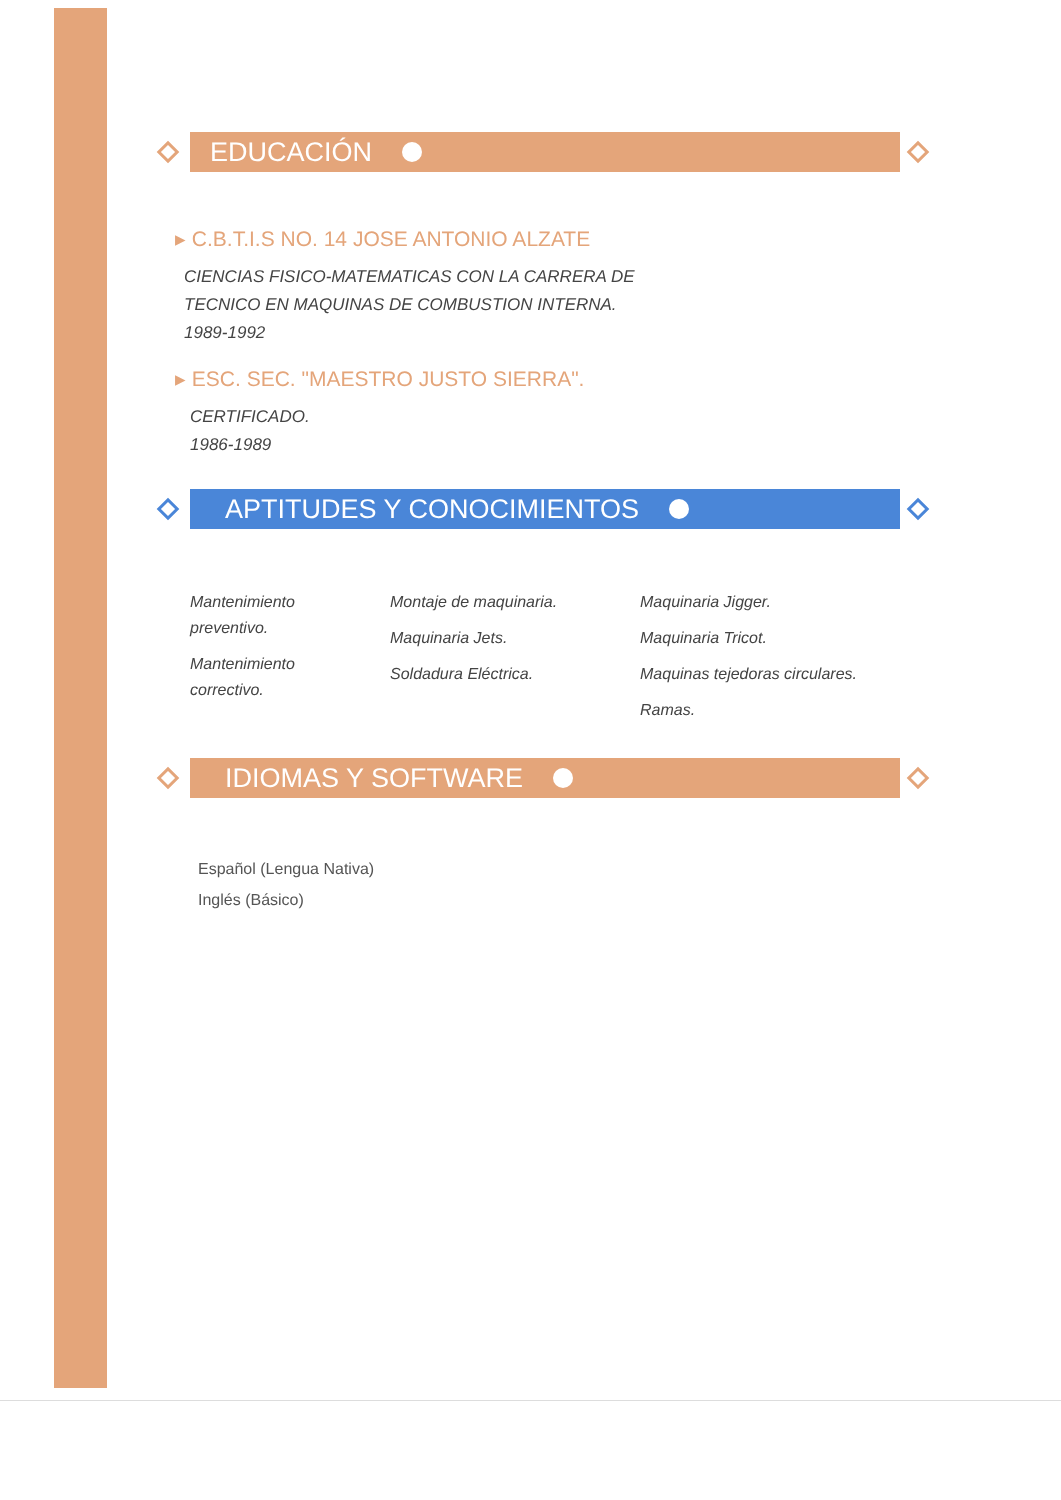EDUCACIÓN
▸ C.B.T.I.S NO. 14 JOSE ANTONIO ALZATE
CIENCIAS FISICO-MATEMATICAS CON LA CARRERA DE TECNICO EN MAQUINAS DE COMBUSTION INTERNA.
1989-1992
▸ ESC. SEC. "MAESTRO JUSTO SIERRA".
CERTIFICADO.
1986-1989
APTITUDES Y CONOCIMIENTOS
Mantenimiento preventivo.
Mantenimiento correctivo.
Montaje de maquinaria.
Maquinaria Jets.
Soldadura Eléctrica.
Maquinaria Jigger.
Maquinaria Tricot.
Maquinas tejedoras circulares.
Ramas.
IDIOMAS Y SOFTWARE
Español (Lengua Nativa)
Inglés (Básico)